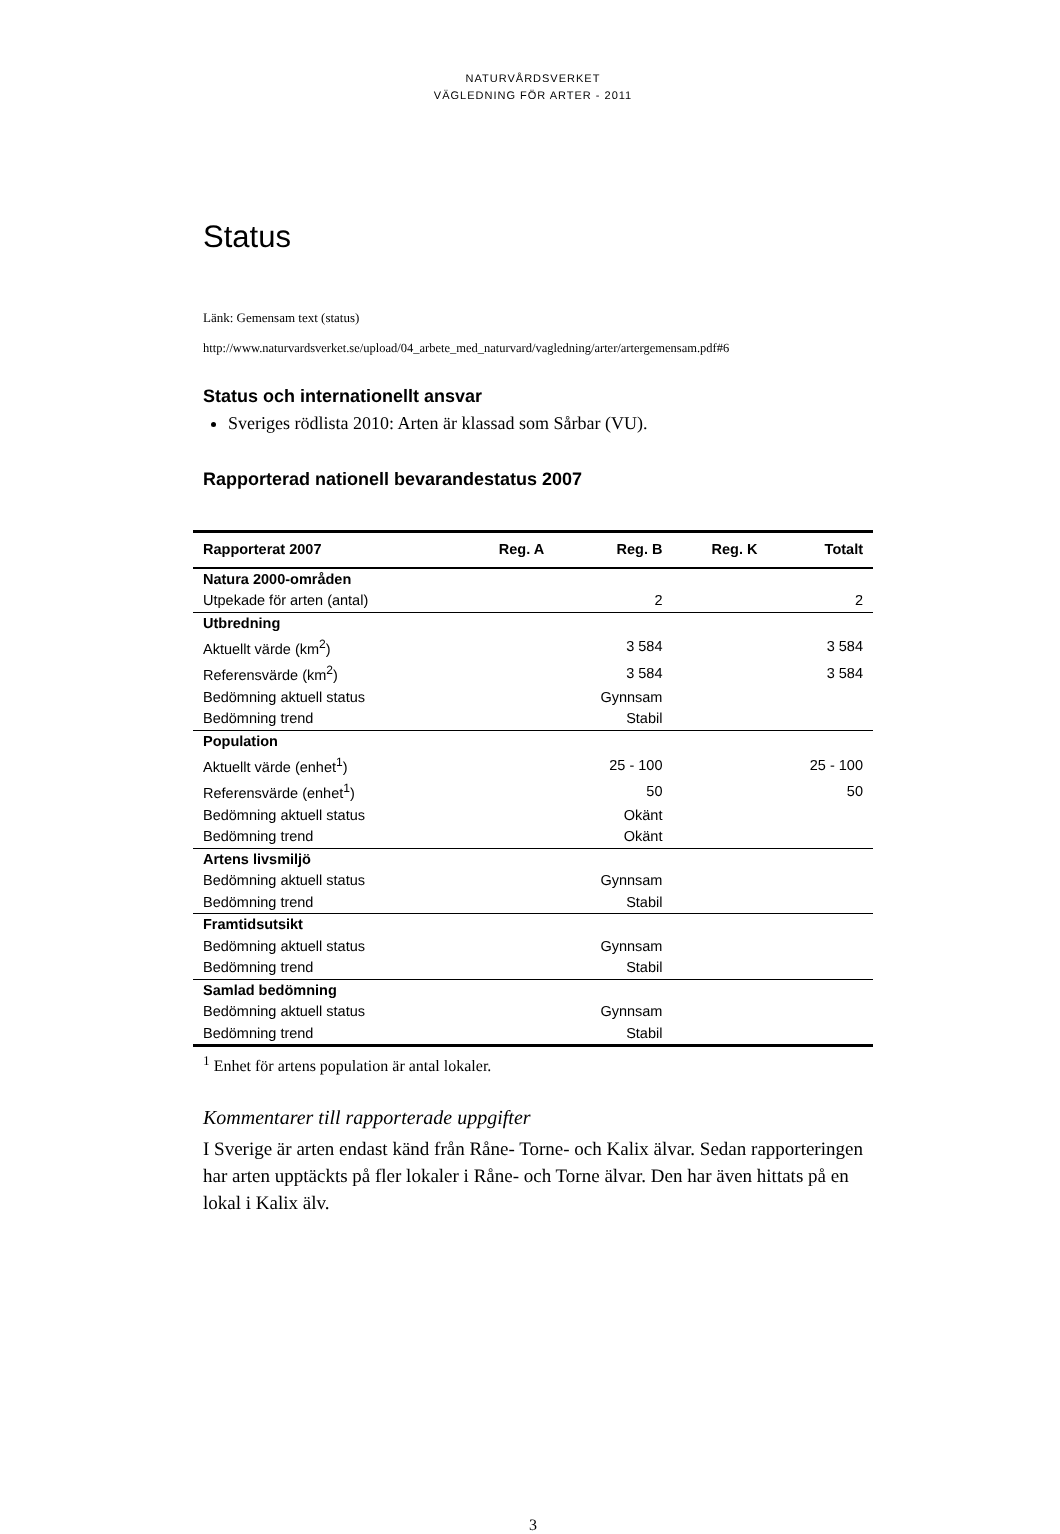NATURVÅRDSVERKET
VÄGLEDNING FÖR ARTER - 2011
Status
Länk: Gemensam text (status)
http://www.naturvardsverket.se/upload/04_arbete_med_naturvard/vagledning/arter/artergemensam.pdf#6
Status och internationellt ansvar
Sveriges rödlista 2010: Arten är klassad som Sårbar (VU).
Rapporterad nationell bevarandestatus 2007
| Rapporterat 2007 | Reg. A | Reg. B | Reg. K | Totalt |
| --- | --- | --- | --- | --- |
| Natura 2000-områden | | | | |
| Utpekade för arten (antal) | | 2 | | 2 |
| Utbredning | | | | |
| Aktuellt värde (km<sup>2</sup>) | | 3 584 | | 3 584 |
| Referensvärde (km<sup>2</sup>) | | 3 584 | | 3 584 |
| Bedömning aktuell status | | Gynnsam | | |
| Bedömning trend | | Stabil | | |
| Population | | | | |
| Aktuellt värde (enhet<sup>1</sup>) | | 25 - 100 | | 25 - 100 |
| Referensvärde (enhet<sup>1</sup>) | | 50 | | 50 |
| Bedömning aktuell status | | Okänt | | |
| Bedömning trend | | Okänt | | |
| Artens livsmiljö | | | | |
| Bedömning aktuell status | | Gynnsam | | |
| Bedömning trend | | Stabil | | |
| Framtidsutsikt | | | | |
| Bedömning aktuell status | | Gynnsam | | |
| Bedömning trend | | Stabil | | |
| Samlad bedömning | | | | |
| Bedömning aktuell status | | Gynnsam | | |
| Bedömning trend | | Stabil | | |
<sup>1</sup> Enhet för artens population är antal lokaler.
Kommentarer till rapporterade uppgifter
I Sverige är arten endast känd från Råne- Torne- och Kalix älvar. Sedan rapporteringen har arten upptäckts på fler lokaler i Råne- och Torne älvar. Den har även hittats på en lokal i Kalix älv.
3